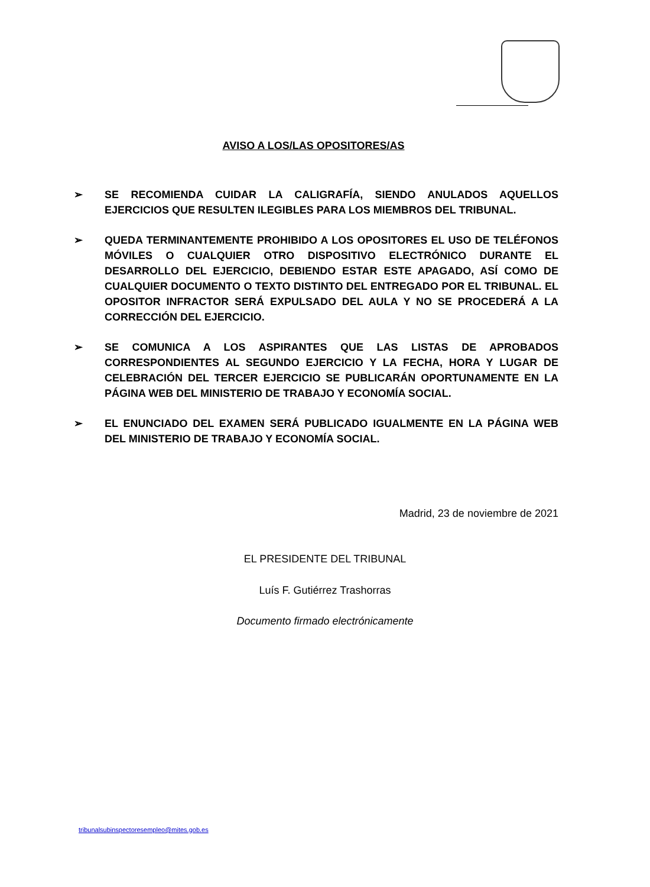AVISO A LOS/LAS OPOSITORES/AS
➢ SE RECOMIENDA CUIDAR LA CALIGRAFÍA, SIENDO ANULADOS AQUELLOS EJERCICIOS QUE RESULTEN ILEGIBLES PARA LOS MIEMBROS DEL TRIBUNAL.
➢ QUEDA TERMINANTEMENTE PROHIBIDO A LOS OPOSITORES EL USO DE TELÉFONOS MÓVILES O CUALQUIER OTRO DISPOSITIVO ELECTRÓNICO DURANTE EL DESARROLLO DEL EJERCICIO, DEBIENDO ESTAR ESTE APAGADO, ASÍ COMO DE CUALQUIER DOCUMENTO O TEXTO DISTINTO DEL ENTREGADO POR EL TRIBUNAL. EL OPOSITOR INFRACTOR SERÁ EXPULSADO DEL AULA Y NO SE PROCEDERÁ A LA CORRECCIÓN DEL EJERCICIO.
➢ SE COMUNICA A LOS ASPIRANTES QUE LAS LISTAS DE APROBADOS CORRESPONDIENTES AL SEGUNDO EJERCICIO Y LA FECHA, HORA Y LUGAR DE CELEBRACIÓN DEL TERCER EJERCICIO SE PUBLICARÁN OPORTUNAMENTE EN LA PÁGINA WEB DEL MINISTERIO DE TRABAJO Y ECONOMÍA SOCIAL.
➢ EL ENUNCIADO DEL EXAMEN SERÁ PUBLICADO IGUALMENTE EN LA PÁGINA WEB DEL MINISTERIO DE TRABAJO Y ECONOMÍA SOCIAL.
Madrid, 23 de noviembre de 2021
EL PRESIDENTE DEL TRIBUNAL
Luís F. Gutiérrez Trashorras
Documento firmado electrónicamente
tribunalsubinspectoresempleo@mites.gob.es